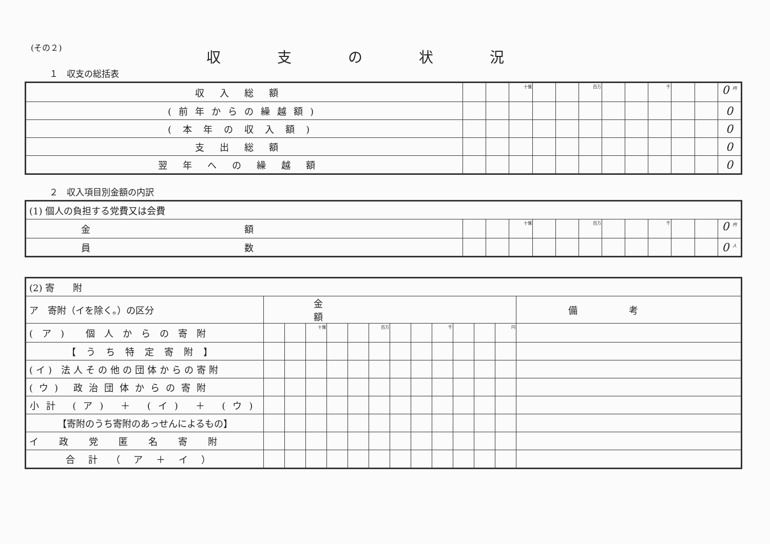(その２)
収支の状況
１　収支の総括表
| 収入総額 | | | 十億 | | | 百万 | | | 千 | | | 0 <sup>円</sup> |
| (前年からの繰越額) | | | | | | | | | | | | 0 |
| (本年の収入額) | | | | | | | | | | | | 0 |
| 支出総額 | | | | | | | | | | | | 0 |
| 翌年への繰越額 | | | | | | | | | | | | 0 |
２　収入項目別金額の内訳
| (1) 個人の負担する党費又は会費 | | | | | | | | | | | | |
| 金額 | | | 十億 | | | 百万 | | | 千 | | | 0 <sup>円</sup> |
| 員数 | | | | | | | | | | | | 0 <sup>人</sup> |
| (2) 寄 附 | | | | | | | | | | | | | |
| ア 寄附（イを除く。）の区分 | 金額 | | | | | | | | | | | | 備考 |
| (ア) 個人からの寄附 | | | 十億 | | | 百万 | | | 千 | | | 円 | |
| 【うち特定寄附】 | | | | | | | | | | | | | |
| (イ) 法人その他の団体からの寄附 | | | | | | | | | | | | | |
| (ウ) 政治団体からの寄附 | | | | | | | | | | | | | |
| 小計 (ア) ＋ (イ) ＋ (ウ) | | | | | | | | | | | | | |
| 【寄附のうち寄附のあっせんによるもの】 | | | | | | | | | | | | | |
| イ政党匿名寄附 | | | | | | | | | | | | | |
| 合計（ア＋イ） | | | | | | | | | | | | | |